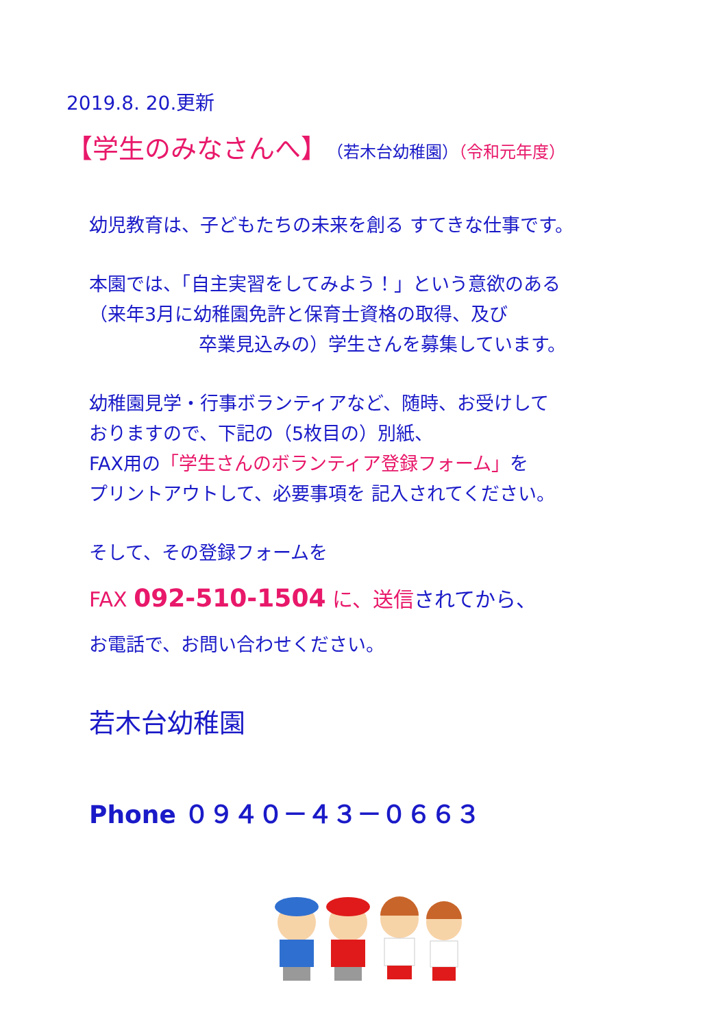2019.8. 20.更新
【学生のみなさんへ】（若木台幼稚園）（令和元年度）
幼児教育は、子どもたちの未来を創る すてきな仕事です。
本園では、「自主実習をしてみよう！」という意欲のある
（来年3月に幼稚園免許と保育士資格の取得、及び
卒業見込みの）学生さんを募集しています。
幼稚園見学・行事ボランティアなど、随時、お受けして
おりますので、下記の（5枚目の）別紙、
FAX用の「学生さんのボランティア登録フォーム」を
プリントアウトして、必要事項を 記入されてください。
そして、その登録フォームを
FAX 092-510-1504 に、送信されてから、
お電話で、お問い合わせください。
若木台幼稚園
Phone ０９４０－４３－０６６３